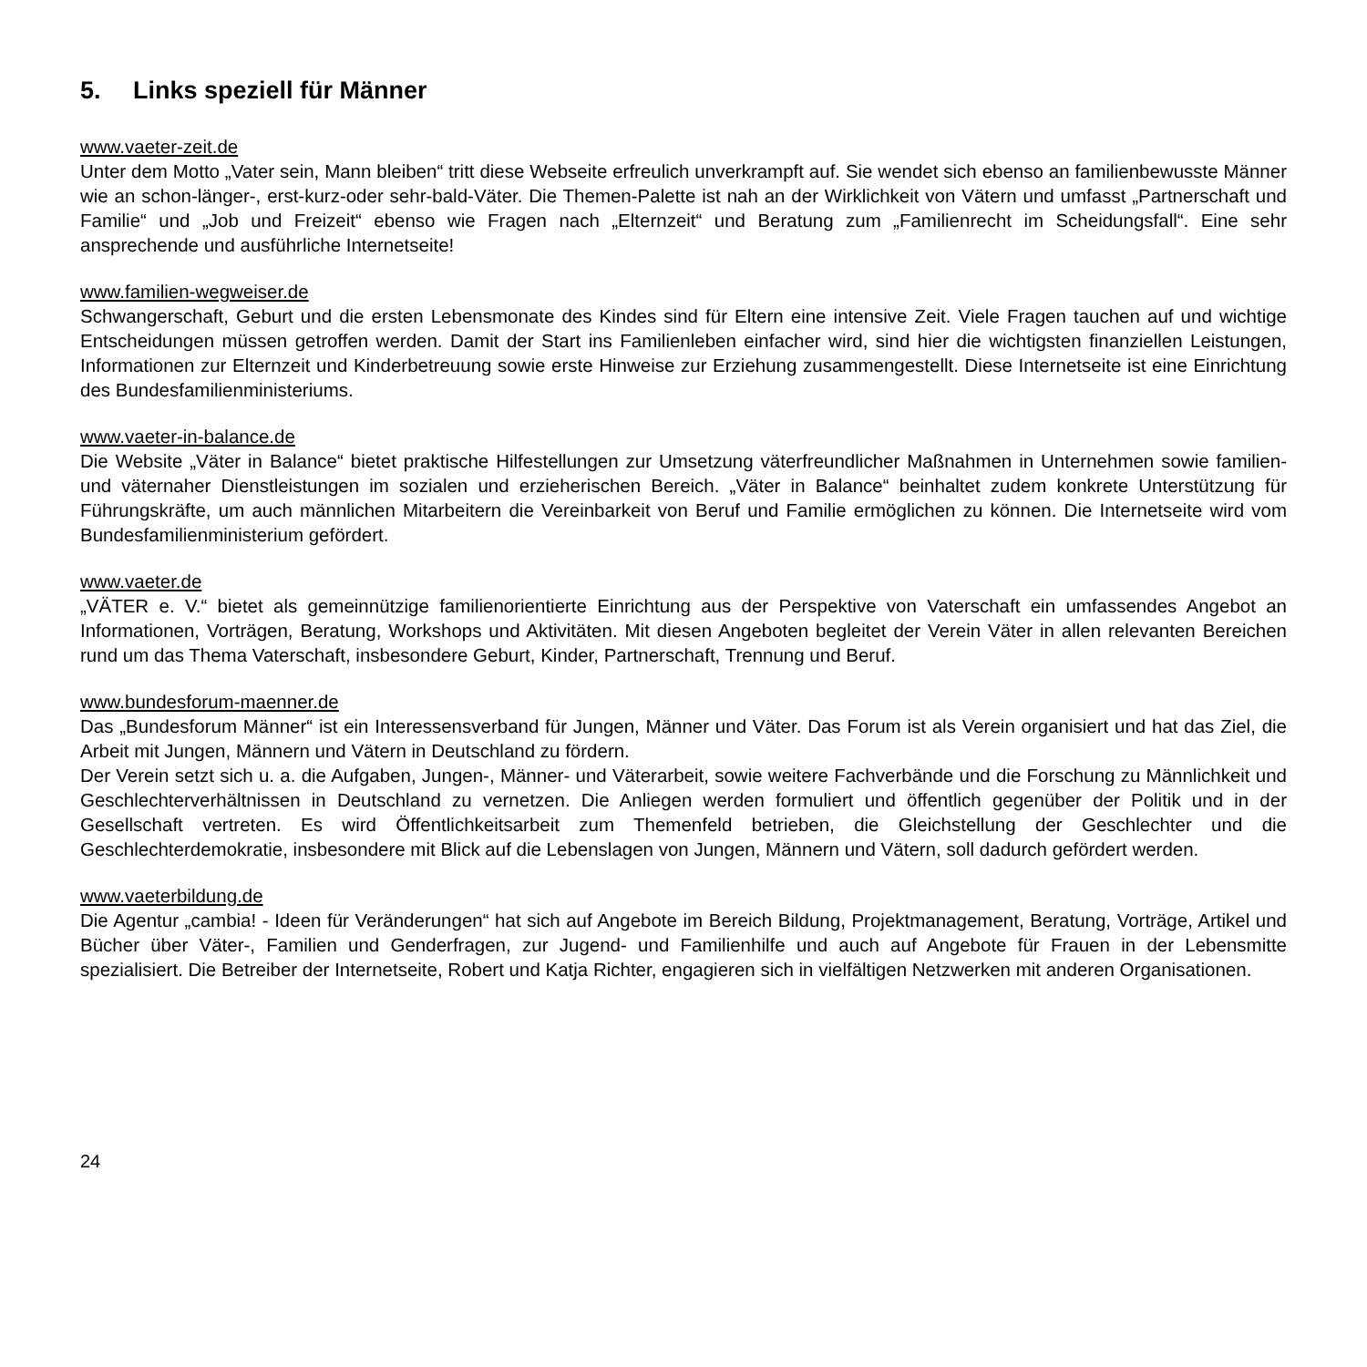5. Links speziell für Männer
www.vaeter-zeit.de
Unter dem Motto „Vater sein, Mann bleiben“ tritt diese Webseite erfreulich unverkrampft auf. Sie wendet sich ebenso an familienbewusste Männer wie an schon-länger-, erst-kurz-oder sehr-bald-Väter. Die Themen-Palette ist nah an der Wirklichkeit von Vätern und umfasst „Partnerschaft und Familie“ und „Job und Freizeit“ ebenso wie Fragen nach „Elternzeit“ und Beratung zum „Familienrecht im Scheidungsfall“. Eine sehr ansprechende und ausführliche Internetseite!
www.familien-wegweiser.de
Schwangerschaft, Geburt und die ersten Lebensmonate des Kindes sind für Eltern eine intensive Zeit. Viele Fragen tauchen auf und wichtige Entscheidungen müssen getroffen werden. Damit der Start ins Familienleben einfacher wird, sind hier die wichtigsten finanziellen Leistungen, Informationen zur Elternzeit und Kinderbetreuung sowie erste Hinweise zur Erziehung zusammengestellt. Diese Internetseite ist eine Einrichtung des Bundesfamilienministeriums.
www.vaeter-in-balance.de
Die Website „Väter in Balance“ bietet praktische Hilfestellungen zur Umsetzung väterfreundlicher Maßnahmen in Unternehmen sowie familien- und väternaher Dienstleistungen im sozialen und erzieherischen Bereich. „Väter in Balance“ beinhaltet zudem konkrete Unterstützung für Führungskräfte, um auch männlichen Mitarbeitern die Vereinbarkeit von Beruf und Familie ermöglichen zu können. Die Internetseite wird vom Bundesfamilienministerium gefördert.
www.vaeter.de
„VÄTER e. V.“ bietet als gemeinnützige familienorientierte Einrichtung aus der Perspektive von Vaterschaft ein umfassendes Angebot an Informationen, Vorträgen, Beratung, Workshops und Aktivitäten. Mit diesen Angeboten begleitet der Verein Väter in allen relevanten Bereichen rund um das Thema Vaterschaft, insbesondere Geburt, Kinder, Partnerschaft, Trennung und Beruf.
www.bundesforum-maenner.de
Das „Bundesforum Männer“ ist ein Interessensverband für Jungen, Männer und Väter. Das Forum ist als Verein organisiert und hat das Ziel, die Arbeit mit Jungen, Männern und Vätern in Deutschland zu fördern.
Der Verein setzt sich u. a. die Aufgaben, Jungen-, Männer- und Väterarbeit, sowie weitere Fachverbände und die Forschung zu Männlichkeit und Geschlechterverhältnissen in Deutschland zu vernetzen. Die Anliegen werden formuliert und öffentlich gegenüber der Politik und in der Gesellschaft vertreten. Es wird Öffentlichkeitsarbeit zum Themenfeld betrieben, die Gleichstellung der Geschlechter und die Geschlechterdemokratie, insbesondere mit Blick auf die Lebenslagen von Jungen, Männern und Vätern, soll dadurch gefördert werden.
www.vaeterbildung.de
Die Agentur „cambia! - Ideen für Veränderungen“ hat sich auf Angebote im Bereich Bildung, Projektmanagement, Beratung, Vorträge, Artikel und Bücher über Väter-, Familien und Genderfragen, zur Jugend- und Familienhilfe und auch auf Angebote für Frauen in der Lebensmitte spezialisiert. Die Betreiber der Internetseite, Robert und Katja Richter, engagieren sich in vielfältigen Netzwerken mit anderen Organisationen.
24